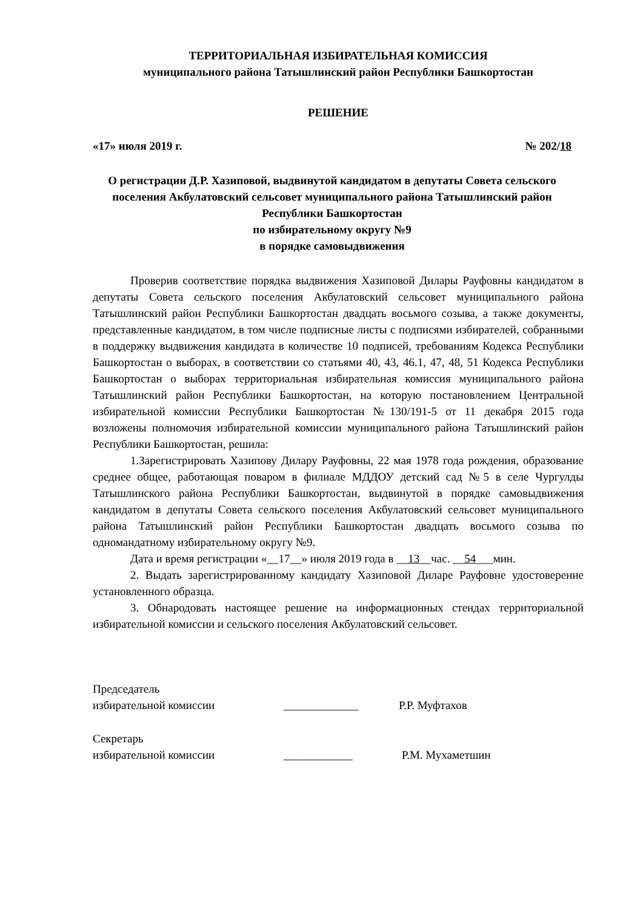ТЕРРИТОРИАЛЬНАЯ ИЗБИРАТЕЛЬНАЯ КОМИССИЯ
муниципального района Татышлинский район Республики Башкортостан
РЕШЕНИЕ
«17» июля 2019 г. № 202/18
О регистрации Д.Р. Хазиповой, выдвинутой кандидатом в депутаты Совета сельского поселения Акбулатовский сельсовет муниципального района Татышлинский район Республики Башкортостан
по избирательному округу №9
в порядке самовыдвижения
Проверив соответствие порядка выдвижения Хазиповой Дилары Рауфовны кандидатом в депутаты Совета сельского поселения Акбулатовский сельсовет муниципального района Татышлинский район Республики Башкортостан двадцать восьмого созыва, а также документы, представленные кандидатом, в том числе подписные листы с подписями избирателей, собранными в поддержку выдвижения кандидата в количестве 10 подписей, требованиям Кодекса Республики Башкортостан о выборах, в соответствии со статьями 40, 43, 46.1, 47, 48, 51 Кодекса Республики Башкортостан о выборах территориальная избирательная комиссия муниципального района Татышлинский район Республики Башкортостан, на которую постановлением Центральной избирательной комиссии Республики Башкортостан №130/191-5 от 11 декабря 2015 года возложены полномочия избирательной комиссии муниципального района Татышлинский район Республики Башкортостан, решила:
1.Зарегистрировать Хазипову Дилару Рауфовны, 22 мая 1978 года рождения, образование среднее общее, работающая поваром в филиале МДДОУ детский сад №5 в селе Чургулды Татышлинского района Республики Башкортостан, выдвинутой в порядке самовыдвижения кандидатом в депутаты Совета сельского поселения Акбулатовский сельсовет муниципального района Татышлинский район Республики Башкортостан двадцать восьмого созыва по одномандатному избирательному округу №9.
Дата и время регистрации «__17__» июля 2019 года в __13__час. __54___мин.
2. Выдать зарегистрированному кандидату Хазиповой Диларе Рауфовне удостоверение установленного образца.
3. Обнародовать настоящее решение на информационных стендах территориальной избирательной комиссии и сельского поселения Акбулатовский сельсовет.
Председатель
избирательной комиссии _____________ Р.Р. Муфтахов
Секретарь
избирательной комиссии ____________ Р.М. Мухаметшин